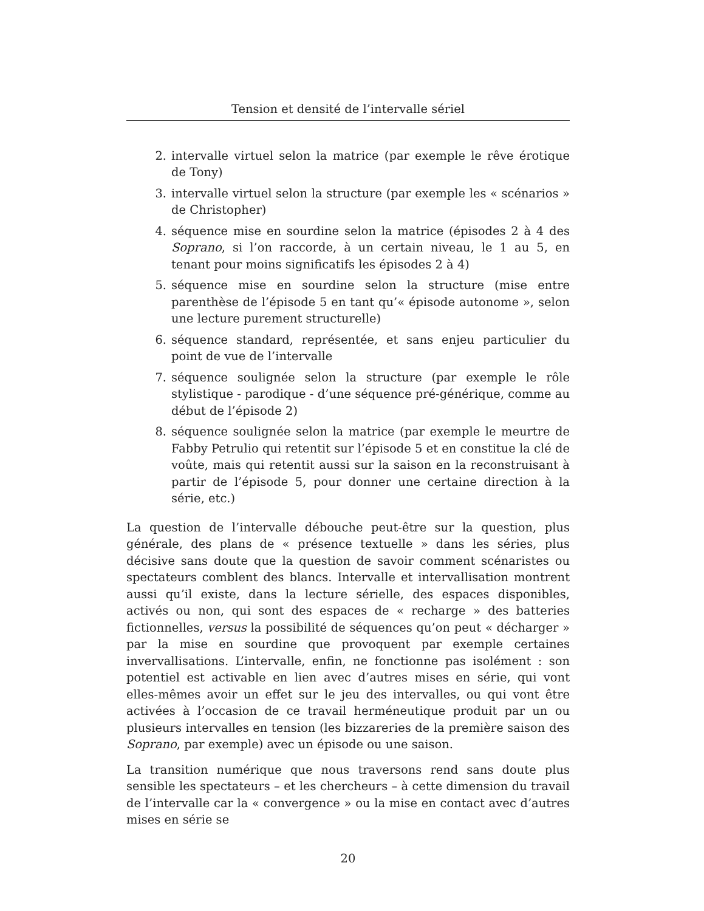Tension et densité de l’intervalle sériel
2. intervalle virtuel selon la matrice (par exemple le rêve érotique de Tony)
3. intervalle virtuel selon la structure (par exemple les « scénarios » de Christopher)
4. séquence mise en sourdine selon la matrice (épisodes 2 à 4 des Soprano, si l’on raccorde, à un certain niveau, le 1 au 5, en tenant pour moins significatifs les épisodes 2 à 4)
5. séquence mise en sourdine selon la structure (mise entre parenthèse de l’épisode 5 en tant qu’« épisode autonome », selon une lecture purement structurelle)
6. séquence standard, représentée, et sans enjeu particulier du point de vue de l’intervalle
7. séquence soulignée selon la structure (par exemple le rôle stylistique - parodique - d’une séquence pré-générique, comme au début de l’épisode 2)
8. séquence soulignée selon la matrice (par exemple le meurtre de Fabby Petrulio qui retentit sur l’épisode 5 et en constitue la clé de voûte, mais qui retentit aussi sur la saison en la reconstruisant à partir de l’épisode 5, pour donner une certaine direction à la série, etc.)
La question de l’intervalle débouche peut-être sur la question, plus générale, des plans de « présence textuelle » dans les séries, plus décisive sans doute que la question de savoir comment scénaristes ou spectateurs comblent des blancs. Intervalle et intervallisation montrent aussi qu’il existe, dans la lecture sérielle, des espaces disponibles, activés ou non, qui sont des espaces de « recharge » des batteries fictionnelles, versus la possibilité de séquences qu’on peut « décharger » par la mise en sourdine que provoquent par exemple certaines invervallisations. L’intervalle, enfin, ne fonctionne pas isolément : son potentiel est activable en lien avec d’autres mises en série, qui vont elles-mêmes avoir un effet sur le jeu des intervalles, ou qui vont être activées à l’occasion de ce travail herméneutique produit par un ou plusieurs intervalles en tension (les bizzareries de la première saison des Soprano, par exemple) avec un épisode ou une saison.
La transition numérique que nous traversons rend sans doute plus sensible les spectateurs – et les chercheurs – à cette dimension du travail de l’intervalle car la « convergence » ou la mise en contact avec d’autres mises en série se
20